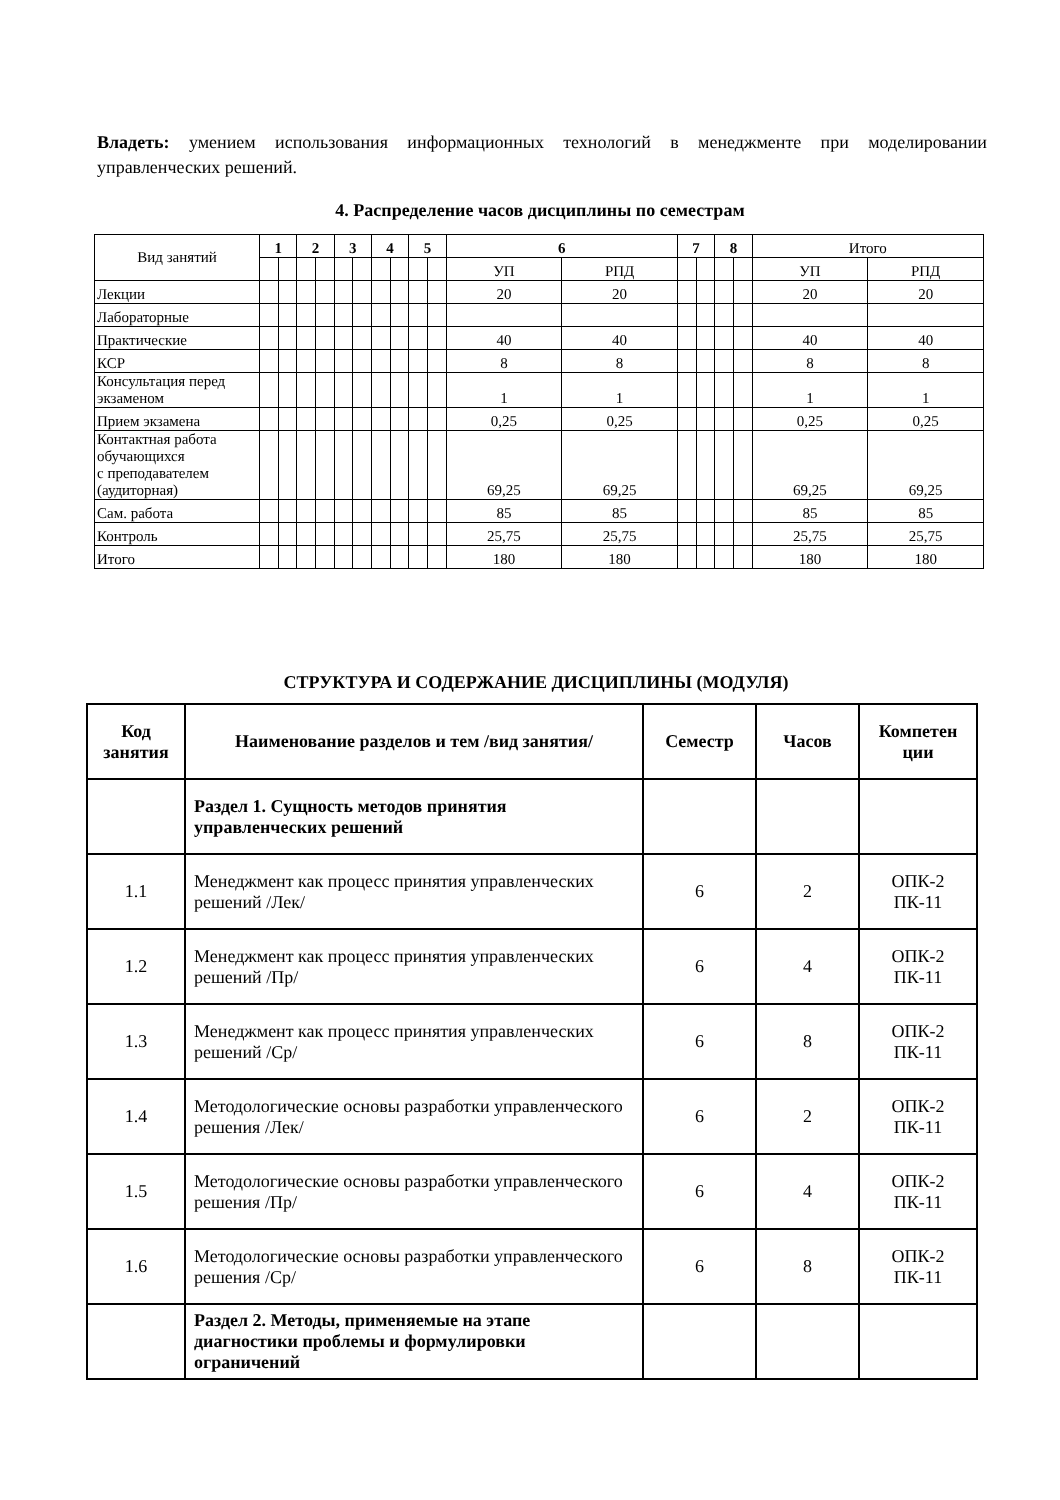Владеть: умением использования информационных технологий в менеджменте при моделировании управленческих решений.
4. Распределение часов дисциплины по семестрам
| Вид занятий | 1 | | 2 | | 3 | | 4 | | 5 | | 6 | | 7 | | 8 | | Итого | |
| | | | | | | | | | | | УП | РПД | | | | | УП | РПД |
| Лекции | | | | | | | | | | | 20 | 20 | | | | | 20 | 20 |
| Лабораторные | | | | | | | | | | | | | | | | | | |
| Практические | | | | | | | | | | | 40 | 40 | | | | | 40 | 40 |
| КСР | | | | | | | | | | | 8 | 8 | | | | | 8 | 8 |
| Консультация перед экзаменом | | | | | | | | | | | 1 | 1 | | | | | 1 | 1 |
| Прием экзамена | | | | | | | | | | | 0,25 | 0,25 | | | | | 0,25 | 0,25 |
| Контактная работа обучающихся с преподавателем (аудиторная) | | | | | | | | | | | 69,25 | 69,25 | | | | | 69,25 | 69,25 |
| Сам. работа | | | | | | | | | | | 85 | 85 | | | | | 85 | 85 |
| Контроль | | | | | | | | | | | 25,75 | 25,75 | | | | | 25,75 | 25,75 |
| Итого | | | | | | | | | | | 180 | 180 | | | | | 180 | 180 |
СТРУКТУРА И СОДЕРЖАНИЕ ДИСЦИПЛИНЫ (МОДУЛЯ)
| Код занятия | Наименование разделов и тем /вид занятия/ | Семестр | Часов | Компетен ции |
| --- | --- | --- | --- | --- |
| | Раздел 1. Сущность методов принятия управленческих решений | | | |
| 1.1 | Менеджмент как процесс принятия управленческих решений /Лек/ | 6 | 2 | ОПК-2 ПК-11 |
| 1.2 | Менеджмент как процесс принятия управленческих решений /Пр/ | 6 | 4 | ОПК-2 ПК-11 |
| 1.3 | Менеджмент как процесс принятия управленческих решений /Ср/ | 6 | 8 | ОПК-2 ПК-11 |
| 1.4 | Методологические основы разработки управленческого решения /Лек/ | 6 | 2 | ОПК-2 ПК-11 |
| 1.5 | Методологические основы разработки управленческого решения /Пр/ | 6 | 4 | ОПК-2 ПК-11 |
| 1.6 | Методологические основы разработки управленческого решения /Ср/ | 6 | 8 | ОПК-2 ПК-11 |
| | Раздел 2. Методы, применяемые на этапе диагностики проблемы и формулировки ограничений | | | |